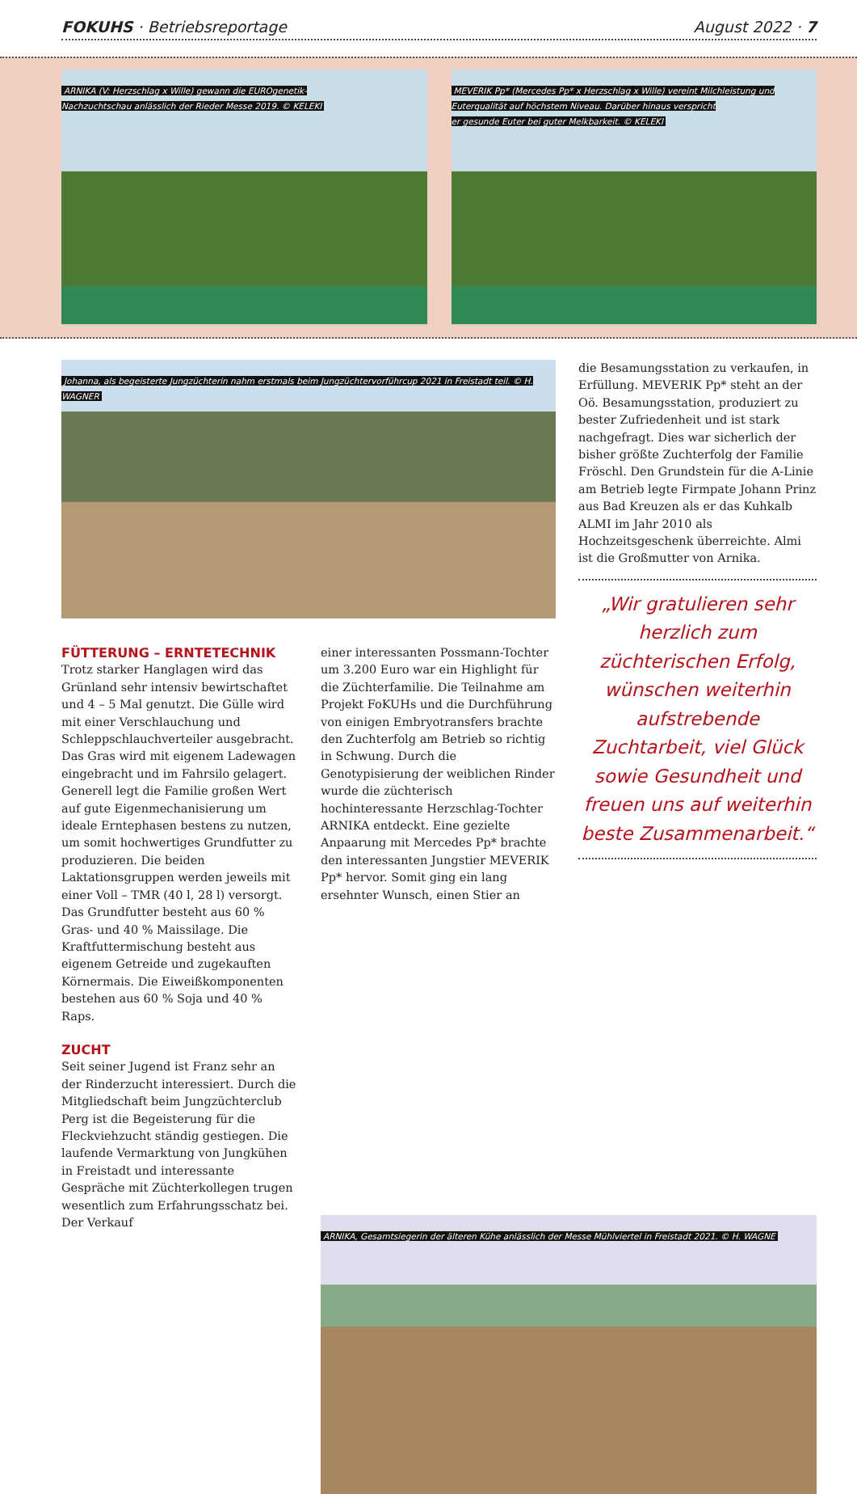FOKUHS · Betriebsreportage August 2022 · 7
ARNIKA (V: Herzschlag x Wille) gewann die EUROgenetik-
Nachzuchtschau anlässlich der Rieder Messe 2019. © KELEKI
MEVERIK Pp* (Mercedes Pp* x Herzschlag x Wille) vereint Milchleistung und
Euterqualität auf höchstem Niveau. Darüber hinaus verspricht
er gesunde Euter bei guter Melkbarkeit. © KELEKI
Johanna, als begeisterte Jungzüchterin nahm erstmals beim Jungzüchtervorführcup 2021 in Freistadt teil. © H. WAGNER
FÜTTERUNG – ERNTETECHNIK
Trotz starker Hanglagen wird das Grünland sehr intensiv bewirtschaftet und 4 – 5 Mal genutzt. Die Gülle wird mit einer Verschlauchung und Schleppschlauchverteiler ausgebracht. Das Gras wird mit eigenem Ladewagen eingebracht und im Fahrsilo gelagert. Generell legt die Familie großen Wert auf gute Eigenmechanisierung um ideale Erntephasen bestens zu nutzen, um somit hochwertiges Grundfutter zu produzieren. Die beiden Laktationsgruppen werden jeweils mit einer Voll – TMR (40 l, 28 l) versorgt. Das Grundfutter besteht aus 60 % Gras- und 40 % Maissilage. Die Kraftfuttermischung besteht aus eigenem Getreide und zugekauften Körnermais. Die Eiweißkomponenten bestehen aus 60 % Soja und 40 % Raps.
ZUCHT
Seit seiner Jugend ist Franz sehr an der Rinderzucht interessiert. Durch die Mitgliedschaft beim Jungzüchterclub Perg ist die Begeisterung für die Fleckviehzucht ständig gestiegen. Die laufende Vermarktung von Jungkühen in Freistadt und interessante Gespräche mit Züchterkollegen trugen wesentlich zum Erfahrungsschatz bei. Der Verkauf
einer interessanten Possmann-Tochter um 3.200 Euro war ein Highlight für die Züchterfamilie. Die Teilnahme am Projekt FoKUHs und die Durchführung von einigen Embryotransfers brachte den Zuchterfolg am Betrieb so richtig in Schwung. Durch die Genotypisierung der weiblichen Rinder wurde die züchterisch hochinteressante Herzschlag-Tochter ARNIKA entdeckt. Eine gezielte Anpaarung mit Mercedes Pp* brachte den interessanten Jungstier MEVERIK Pp* hervor. Somit ging ein lang ersehnter Wunsch, einen Stier an
die Besamungsstation zu verkaufen, in Erfüllung. MEVERIK Pp* steht an der Oö. Besamungsstation, produziert zu bester Zufriedenheit und ist stark nachgefragt. Dies war sicherlich der bisher größte Zuchterfolg der Familie Fröschl. Den Grundstein für die A-Linie am Betrieb legte Firmpate Johann Prinz aus Bad Kreuzen als er das Kuhkalb ALMI im Jahr 2010 als Hochzeitsgeschenk überreichte. Almi ist die Großmutter von Arnika.
„Wir gratulieren sehr herzlich zum züchterischen Erfolg, wünschen weiterhin aufstrebende Zuchtarbeit, viel Glück sowie Gesundheit und freuen uns auf weiterhin beste Zusammenarbeit.“
ARNIKA, Gesamtsiegerin der älteren Kühe anlässlich der Messe Mühlviertel in Freistadt 2021. © H. WAGNE